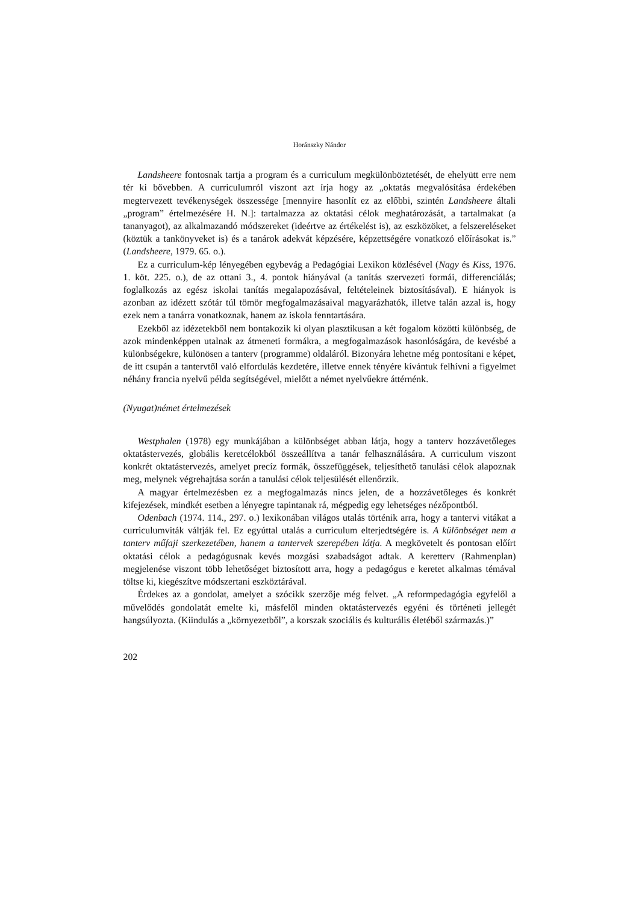Horánszky Nándor
Landsheere fontosnak tartja a program és a curriculum megkülönböztetését, de ehelyütt erre nem tér ki bővebben. A curriculumról viszont azt írja hogy az „oktatás megvalósítása érdekében megtervezett tevékenységek összessége [mennyire hasonlít ez az előbbi, szintén Landsheere általi „program” értelmezésére H. N.]: tartalmazza az oktatási célok meghatározását, a tartalmakat (a tananyagot), az alkalmazandó módszereket (ideértve az értékelést is), az eszközöket, a felszereléseket (köztük a tankönyveket is) és a tanárok adekvát képzésére, képzettségére vonatkozó előírásokat is.” (Landsheere, 1979. 65. o.).
Ez a curriculum-kép lényegében egybevág a Pedagógiai Lexikon közlésével (Nagy és Kiss, 1976. 1. köt. 225. o.), de az ottani 3., 4. pontok hiányával (a tanítás szervezeti formái, differenciálás; foglalkozás az egész iskolai tanítás megalapozásával, feltételeinek biztosításával). E hiányok is azonban az idézett szótár túl tömör megfogalmazásaival magyarázhatók, illetve talán azzal is, hogy ezek nem a tanárra vonatkoznak, hanem az iskola fenntartására.
Ezekből az idézetekből nem bontakozik ki olyan plasztikusan a két fogalom közötti különbség, de azok mindenképpen utalnak az átmeneti formákra, a megfogalmazások hasonlóságára, de kevésbé a különbségekre, különösen a tanterv (programme) oldaláról. Bizonyára lehetne még pontosítani e képet, de itt csupán a tantervtől való elfordulás kezdetére, illetve ennek tényére kívántuk felhívni a figyelmet néhány francia nyelvű példa segítségével, mielőtt a német nyelvűekre áttérnénk.
(Nyugat)német értelmezések
Westphalen (1978) egy munkájában a különbséget abban látja, hogy a tanterv hozzávetőleges oktatástervezés, globális keretcélokból összeállítva a tanár felhasználására. A curriculum viszont konkrét oktatástervezés, amelyet precíz formák, összefüggések, teljesíthető tanulási célok alapoznak meg, melynek végrehajtása során a tanulási célok teljesülését ellenőrzik.
A magyar értelmezésben ez a megfogalmazás nincs jelen, de a hozzávetőleges és konkrét kifejezések, mindkét esetben a lényegre tapintanak rá, mégpedig egy lehetséges nézőpontból.
Odenbach (1974. 114., 297. o.) lexikonában világos utalás történik arra, hogy a tantervi vitákat a curriculumviták váltják fel. Ez egyúttal utalás a curriculum elterjedtségére is. A különbséget nem a tanterv műfaji szerkezetében, hanem a tantervek szerepében látja. A megkövetelt és pontosan előírt oktatási célok a pedagógusnak kevés mozgási szabadságot adtak. A keretterv (Rahmenplan) megjelenése viszont több lehetőséget biztosított arra, hogy a pedagógus e keretet alkalmas témával töltse ki, kiegészítve módszertani eszköztárával.
Érdekes az a gondolat, amelyet a szócikk szerzője még felvet. „A reformpedagógia egyfelől a művelődés gondolatát emelte ki, másfelől minden oktatástervezés egyéni és történeti jellegét hangsúlyozta. (Kiindulás a „környezetből”, a korszak szociális és kulturális életéből származás.)”
202